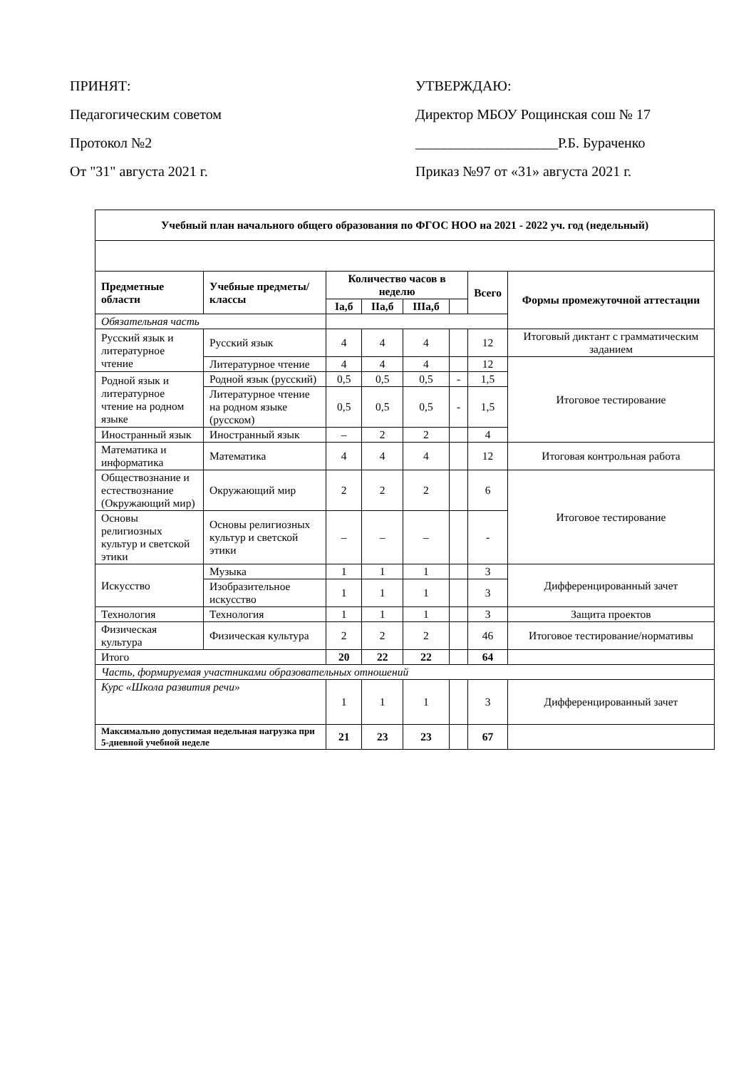ПРИНЯТ:
Педагогическим советом
Протокол №2
От "31" августа 2021 г.
УТВЕРЖДАЮ:
Директор МБОУ Рощинская сош № 17
____________________Р.Б. Бураченко
Приказ №97 от «31» августа 2021 г.
| Учебный план начального общего образования по ФГОС НОО на 2021 - 2022 уч. год (недельный) | | | | | | | |
| --- | --- | --- | --- | --- | --- | --- | --- |
| Предметные области | Учебные предметы/классы | Количество часов в неделю | | | | Всего | Формы промежуточной аттестации |
| | | Iа,б | IIа,б | IIIа,б | | | |
| Обязательная часть | | | | | | | |
| Русский язык и литературное чтение | Русский язык | 4 | 4 | 4 | | 12 | Итоговый диктант с грамматическим заданием |
| | Литературное чтение | 4 | 4 | 4 | | 12 | Итоговое тестирование |
| Родной язык и литературное чтение на родном языке | Родной язык (русский) | 0,5 | 0,5 | 0,5 | - | 1,5 | |
| | Литературное чтение на родном языке (русском) | 0,5 | 0,5 | 0,5 | - | 1,5 | |
| Иностранный язык | Иностранный язык | – | 2 | 2 | | 4 | |
| Математика и информатика | Математика | 4 | 4 | 4 | | 12 | Итоговая контрольная работа |
| Обществознание и естествознание (Окружающий мир) | Окружающий мир | 2 | 2 | 2 | | 6 | Итоговое тестирование |
| Основы религиозных культур и светской этики | Основы религиозных культур и светской этики | – | – | – | | - | |
| Искусство | Музыка | 1 | 1 | 1 | | 3 | Дифференцированный зачет |
| | Изобразительное искусство | 1 | 1 | 1 | | 3 | |
| Технология | Технология | 1 | 1 | 1 | | 3 | Защита проектов |
| Физическая культура | Физическая культура | 2 | 2 | 2 | | 46 | Итоговое тестирование/нормативы |
| Итого | | 20 | 22 | 22 | | 64 | |
| Часть, формируемая участниками образовательных отношений | | | | | | | |
| Курс «Школа развития речи» | | 1 | 1 | 1 | | 3 | Дифференцированный зачет |
| Максимально допустимая недельная нагрузка при 5-дневной учебной неделе | | 21 | 23 | 23 | | 67 | |